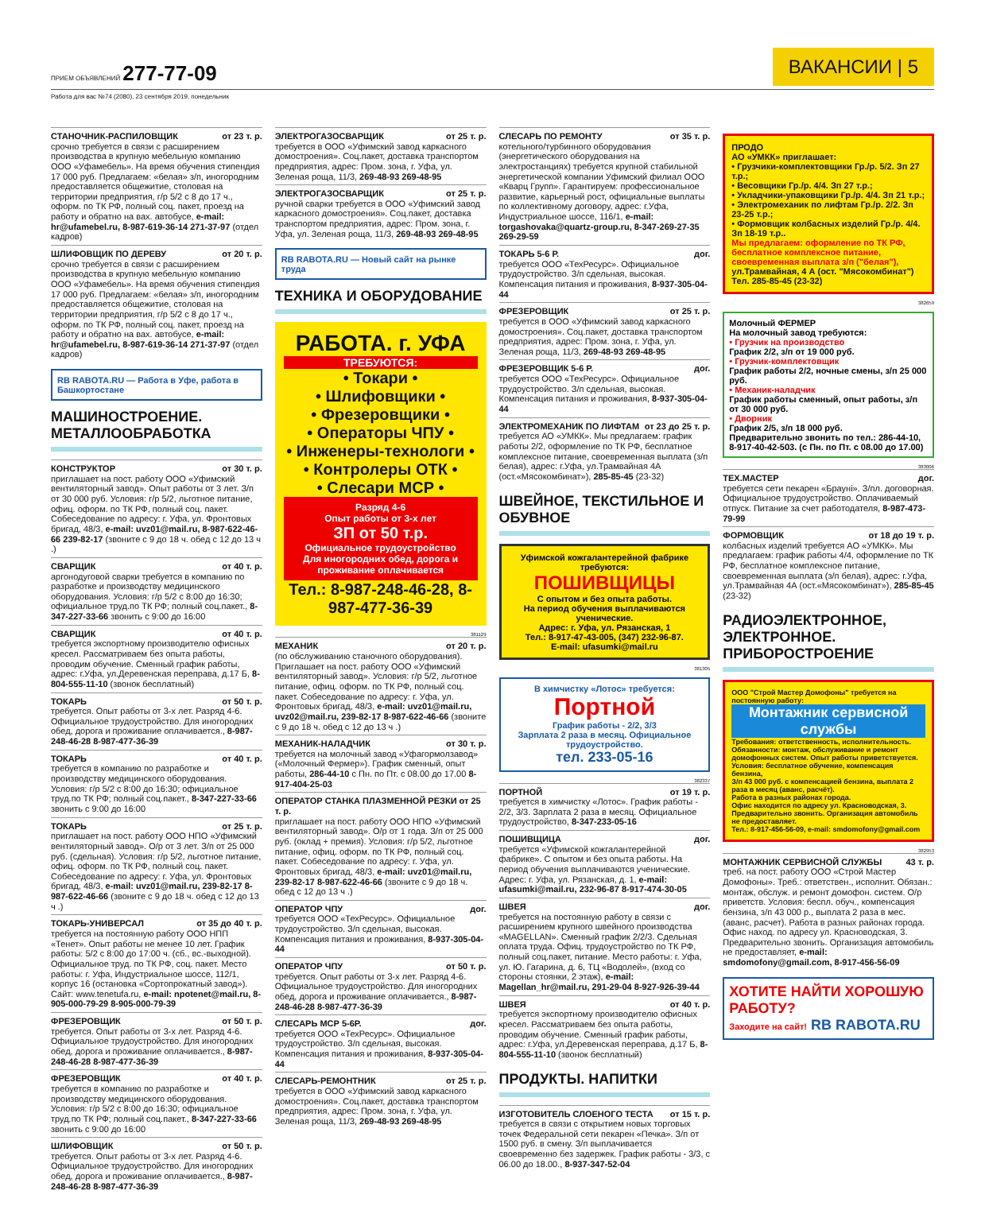ПРИЕМ ОБЪЯВЛЕНИЙ 277-77-09
ВАКАНСИИ | 5
Работа для вас №74 (2080), 23 сентября 2019, понедельник
СТАНОЧНИК-РАСПИЛОВЩИК от 23 т. р.
срочно требуется в связи с расширением производства в крупную мебельную компанию ООО «Уфамебель». На время обучения стипендия 17 000 руб. Предлагаем: «белая» з/п, иногородним предоставляется общежитие, столовая на территории предприятия, г/р 5/2 с 8 до 17 ч., оформ. по ТК РФ, полный соц. пакет, проезд на работу и обратно на вах. автобусе, e-mail: hr@ufamebel.ru, 8-987-619-36-14 271-37-97 (отдел кадров)
ШЛИФОВЩИК ПО ДЕРЕВУ от 20 т. р.
срочно требуется в связи с расширением производства в крупную мебельную компанию ООО «Уфамебель». На время обучения стипендия 17 000 руб. Предлагаем: «белая» з/п, иногородним предоставляется общежитие, столовая на территории предприятия, г/р 5/2 с 8 до 17 ч., оформ. по ТК РФ, полный соц. пакет, проезд на работу и обратно на вах. автобусе, e-mail: hr@ufamebel.ru, 8-987-619-36-14 271-37-97 (отдел кадров)
RB RABOTA.RU — Работа в Уфе, работа в Башкортостане
МАШИНОСТРОЕНИЕ. МЕТАЛЛООБРАБОТКА
КОНСТРУКТОР от 30 т. р.
приглашает на пост. работу ООО «Уфимский вентиляторный завод». Опыт работы от 3 лет. З/п от 30 000 руб. Условия: г/р 5/2, льготное питание, офиц. оформ. по ТК РФ, полный соц. пакет. Собеседование по адресу: г. Уфа, ул. Фронтовых бригад, 48/3, e-mail: uvz01@mail.ru, 8-987-622-46-66 239-82-17 (звоните с 9 до 18 ч. обед с 12 до 13 ч .)
СВАРЩИК от 40 т. р.
аргонодуговой сварки требуется в компанию по разработке и производству медицинского оборудования. Условия: г/р 5/2 с 8:00 до 16:30; официальное труд.по ТК РФ; полный соц.пакет., 8-347-227-33-66 звонить с 9:00 до 16:00
СВАРЩИК от 40 т. р.
требуется экспортному производителю офисных кресел. Рассматриваем без опыта работы, проводим обучение. Сменный график работы, адрес: г.Уфа, ул.Деревенская переправа, д.17 Б, 8-804-555-11-10 (звонок бесплатный)
ТОКАРЬ от 50 т. р.
требуется. Опыт работы от 3-х лет. Разряд 4-6. Официальное трудоустройство. Для иногородних обед, дорога и проживание оплачивается., 8-987-248-46-28 8-987-477-36-39
ТОКАРЬ от 40 т. р.
требуется в компанию по разработке и производству медицинского оборудования. Условия: г/р 5/2 с 8:00 до 16:30; официальное труд.по ТК РФ; полный соц.пакет., 8-347-227-33-66 звонить с 9:00 до 16:00
ТОКАРЬ от 25 т. р.
приглашает на пост. работу ООО НПО «Уфимский вентиляторный завод». О/р от 3 лет. З/п от 25 000 руб. (сдельная). Условия: г/р 5/2, льготное питание, офиц. оформ. по ТК РФ, полный соц. пакет. Собеседование по адресу: г. Уфа, ул. Фронтовых бригад, 48/3, e-mail: uvz01@mail.ru, 239-82-17 8-987-622-46-66 (звоните с 9 до 18 ч. обед с 12 до 13 ч .)
ТОКАРЬ-УНИВЕРСАЛ от 35 до 40 т. р.
требуется на постоянную работу ООО НПП «Тенет». Опыт работы не менее 10 лет. График работы: 5/2 с 8:00 до 17:00 ч. (сб., вс.-выходной). Официальное труд. по ТК РФ, соц. пакет. Место работы: г. Уфа, Индустриальное шоссе, 112/1, корпус 16 (остановка «Сортопрокатный завод»). Сайт: www.tenetufa.ru, e-mail: npotenet@mail.ru, 8-905-000-79-29 8-905-000-79-39
ФРЕЗЕРОВЩИК от 50 т. р.
требуется. Опыт работы от 3-х лет. Разряд 4-6. Официальное трудоустройство. Для иногородних обед, дорога и проживание оплачивается., 8-987-248-46-28 8-987-477-36-39
ФРЕЗЕРОВЩИК от 40 т. р.
требуется в компанию по разработке и производству медицинского оборудования. Условия: г/р 5/2 с 8:00 до 16:30; официальное труд.по ТК РФ; полный соц.пакет., 8-347-227-33-66 звонить с 9:00 до 16:00
ШЛИФОВЩИК от 50 т. р.
требуется. Опыт работы от 3-х лет. Разряд 4-6. Официальное трудоустройство. Для иногородних обед, дорога и проживание оплачивается., 8-987-248-46-28 8-987-477-36-39
ЭЛЕКТРОГАЗОСВАРЩИК от 25 т. р.
требуется в ООО «Уфимский завод каркасного домостроения». Соц.пакет, доставка транспортом предприятия, адрес: Пром. зона, г. Уфа, ул. Зеленая роща, 11/3, 269-48-93 269-48-95
ЭЛЕКТРОГАЗОСВАРЩИК от 25 т. р.
ручной сварки требуется в ООО «Уфимский завод каркасного домостроения». Соц.пакет, доставка транспортом предприятия, адрес: Пром. зона, г. Уфа, ул. Зеленая роща, 11/3, 269-48-93 269-48-95
RB RABOTA.RU — Новый сайт на рынке труда
ТЕХНИКА И ОБОРУДОВАНИЕ
РАБОТА. г. УФА
ТРЕБУЮТСЯ:
• Токари •
• Шлифовщики •
• Фрезеровщики •
• Операторы ЧПУ •
• Инженеры-технологи •
• Контролеры ОТК •
• Слесари МСР •
Разряд 4-6
Опыт работы от 3-х лет
ЗП от 50 т.р.
Официальное трудоустройство
Для иногородних обед, дорога и проживание оплачивается
Тел.: 8-987-248-46-28, 8-987-477-36-39
381129
МЕХАНИК от 20 т. р.
(по обслуживанию станочного оборудования). Приглашает на пост. работу ООО «Уфимский вентиляторный завод». Условия: г/р 5/2, льготное питание, офиц. оформ. по ТК РФ, полный соц. пакет. Собеседование по адресу: г. Уфа, ул. Фронтовых бригад, 48/3, e-mail: uvz01@mail.ru, uvz02@mail.ru, 239-82-17 8-987-622-46-66 (звоните с 9 до 18 ч. обед с 12 до 13 ч .)
МЕХАНИК-НАЛАДЧИК от 30 т. р.
требуется на молочный завод «Уфагормолзавод» («Молочный Фермер»). График сменный, опыт работы, 286-44-10 с Пн. по Пт. с 08.00 до 17.00 8-917-404-25-03
ОПЕРАТОР СТАНКА ПЛАЗМЕННОЙ РЕЗКИ от 25 т. р.
приглашает на пост. работу ООО НПО «Уфимский вентиляторный завод». О/р от 1 года. З/п от 25 000 руб. (оклад + премия). Условия: г/р 5/2, льготное питание, офиц. оформ. по ТК РФ, полный соц. пакет. Собеседование по адресу: г. Уфа, ул. Фронтовых бригад, 48/3, e-mail: uvz01@mail.ru, 239-82-17 8-987-622-46-66 (звоните с 9 до 18 ч. обед с 12 до 13 ч .)
ОПЕРАТОР ЧПУ дог.
требуется ООО «ТехРесурс». Официальное трудоустройство. З/п сдельная, высокая. Компенсация питания и проживания, 8-937-305-04-44
ОПЕРАТОР ЧПУ от 50 т. р.
требуется. Опыт работы от 3-х лет. Разряд 4-6. Официальное трудоустройство. Для иногородних обед, дорога и проживание оплачивается., 8-987-248-46-28 8-987-477-36-39
СЛЕСАРЬ МСР 5-6Р. дог.
требуется ООО «ТехРесурс». Официальное трудоустройство. З/п сдельная, высокая. Компенсация питания и проживания, 8-937-305-04-44
СЛЕСАРЬ-РЕМОНТНИК от 25 т. р.
требуется в ООО «Уфимский завод каркасного домостроения». Соц.пакет, доставка транспортом предприятия, адрес: Пром. зона, г. Уфа, ул. Зеленая роща, 11/3, 269-48-93 269-48-95
СЛЕСАРЬ ПО РЕМОНТУ от 35 т. р.
котельного/турбинного оборудования (энергетического оборудования на электростанциях) требуется крупной стабильной энергетической компании Уфимский филиал ООО «Кварц Групп». Гарантируем: профессиональное развитие, карьерный рост, официальные выплаты по коллективному договору, адрес: г.Уфа, Индустриальное шоссе, 116/1, e-mail: torgashovaka@quartz-group.ru, 8-347-269-27-35 269-29-59
ТОКАРЬ 5-6 Р. дог.
требуется ООО «ТехРесурс». Официальное трудоустройство. З/п сдельная, высокая. Компенсация питания и проживания, 8-937-305-04-44
ФРЕЗЕРОВЩИК от 25 т. р.
требуется в ООО «Уфимский завод каркасного домостроения». Соц.пакет, доставка транспортом предприятия, адрес: Пром. зона, г. Уфа, ул. Зеленая роща, 11/3, 269-48-93 269-48-95
ФРЕЗЕРОВЩИК 5-6 Р. дог.
требуется ООО «ТехРесурс». Официальное трудоустройство. З/п сдельная, высокая. Компенсация питания и проживания, 8-937-305-04-44
ЭЛЕКТРОМЕХАНИК ПО ЛИФТАМ от 23 до 25 т. р.
требуется АО «УМКК». Мы предлагаем: график работы 2/2, оформление по ТК РФ, бесплатное комплексное питание, своевременная выплата (з/п белая), адрес: г.Уфа, ул.Трамвайная 4А (ост.«Мясокомбинат»), 285-85-45 (23-32)
ШВЕЙНОЕ, ТЕКСТИЛЬНОЕ И ОБУВНОЕ
Уфимской кожгалантерейной фабрике требуются:
ПОШИВЩИЦЫ
С опытом и без опыта работы.
На период обучения выплачиваются ученические.
Адрес: г. Уфа, ул. Рязанская, 1
Тел.: 8-917-47-43-005, (347) 232-96-87.
E-mail: ufasumki@mail.ru
381305
В химчистку «Лотос» требуется:
Портной
График работы - 2/2, 3/3
Зарплата 2 раза в месяц. Официальное трудоустройство.
тел. 233-05-16
382337
ПОРТНОЙ от 19 т. р.
требуется в химчистку «Лотос». График работы - 2/2, 3/3. Зарплата 2 раза в месяц. Официальное трудоустройство, 8-347-233-05-16
ПОШИВЩИЦА дог.
требуется «Уфимской кожгалантерейной фабрике». С опытом и без опыта работы. На период обучения выплачиваются ученические. Адрес: г. Уфа, ул. Рязанская, д. 1, e-mail: ufasumki@mail.ru, 232-96-87 8-917-474-30-05
ШВЕЯ дог.
требуется на постоянную работу в связи с расширением крупного швейного производства «MAGELLAN». Сменный график 2/2/3. Сдельная оплата труда. Офиц. трудоустройство по ТК РФ, полный соц.пакет, питание. Место работы: г. Уфа, ул. Ю. Гагарина, д. 6, ТЦ «Водолей», (вход со стороны стоянки, 2 этаж), e-mail: Magellan_hr@mail.ru, 291-29-04 8-927-926-39-44
ШВЕЯ от 40 т. р.
требуется экспортному производителю офисных кресел. Рассматриваем без опыта работы, проводим обучение. Сменный график работы, адрес: г.Уфа, ул.Деревенская переправа, д.17 Б, 8-804-555-11-10 (звонок бесплатный)
ПРОДУКТЫ. НАПИТКИ
ИЗГОТОВИТЕЛЬ СЛОЕНОГО ТЕСТА от 15 т. р.
требуется в связи с открытием новых торговых точек Федеральной сети пекарен «Печка». З/п от 1500 руб. в смену. З/п выплачивается своевременно без задержек. График работы - 3/3, с 06.00 до 18.00., 8-937-347-52-04
ПРОДО
АО «УМКК» приглашает:
• Грузчики-комплектовщики Гр./р. 5/2. Зп 27 т.р.;
• Весовщики Гр./р. 4/4. Зп 27 т.р.;
• Укладчики-упаковщики Гр./р. 4/4. Зп 21 т.р.;
• Электромеханик по лифтам Гр./р. 2/2. Зп 23-25 т.р.;
• Формовщик колбасных изделий Гр./р. 4/4. Зп 18-19 т.р..
Мы предлагаем: оформление по ТК РФ, бесплатное комплексное питание, своевременная выплата з/п ("белая"),
ул.Трамвайная, 4 А (ост. "Мясокомбинат")
Тел. 285-85-45 (23-32)
382659
Молочный ФЕРМЕР
На молочный завод требуются:
• Грузчик на производство
График 2/2, з/п от 19 000 руб.
• Грузчик-комплектовщик
График работы 2/2, ночные смены, з/п 25 000 руб.
• Механик-наладчик
График работы сменный, опыт работы, з/п от 30 000 руб.
• Дворник
График 2/5, з/п 18 000 руб.
Предварительно звонить по тел.: 286-44-10, 8-917-40-42-503. (с Пн. по Пт. с 08.00 до 17.00)
383006
ТЕХ.МАСТЕР дог.
требуется сети пекарен «Браунi». З/пл. договорная. Официальное трудоустройство. Оплачиваемый отпуск. Питание за счет работодателя, 8-987-473-79-99
ФОРМОВЩИК от 18 до 19 т. р.
колбасных изделий требуется АО «УМКК». Мы предлагаем: график работы 4/4, оформление по ТК РФ, бесплатное комплексное питание, своевременная выплата (з/п белая), адрес: г.Уфа, ул.Трамвайная 4А (ост.«Мясокомбинат»), 285-85-45 (23-32)
РАДИОЭЛЕКТРОННОЕ, ЭЛЕКТРОННОЕ. ПРИБОРОСТРОЕНИЕ
ООО "Строй Мастер Домофоны" требуется на постоянную работу:
Монтажник сервисной службы
Требования: ответственность, исполнительность.
Обязанности: монтаж, обслуживание и ремонт домофонных систем. Опыт работы приветствуется.
Условия: бесплатное обучение, компенсация бензина,
З/п 43 000 руб. с компенсацией бензина, выплата 2 раза в месяц (аванс, расчёт).
Работа в разных районах города.
Офис находится по адресу ул. Красноводская, 3. Предварительно звонить. Организация автомобиль не предоставляет.
Тел.: 8-917-456-56-09, e-mail: smdomofony@gmail.com
382953
МОНТАЖНИК СЕРВИСНОЙ СЛУЖБЫ 43 т. р.
треб. на пост. работу ООО «Строй Мастер Домофоны». Треб.: ответствен., исполнит. Обязан.: монтаж, обслуж. и ремонт домофон. систем. О/р приветств. Условия: беспл. обуч., компенсация бензина, з/п 43 000 р., выплата 2 раза в мес. (аванс, расчет). Работа в разных районах города. Офис наход. по адресу ул. Красноводская, 3. Предварительно звонить. Организация автомобиль не предоставляет, e-mail: smdomofony@gmail.com, 8-917-456-56-09
ХОТИТЕ НАЙТИ ХОРОШУЮ РАБОТУ?
Заходите на сайт! RB RABOTA.RU